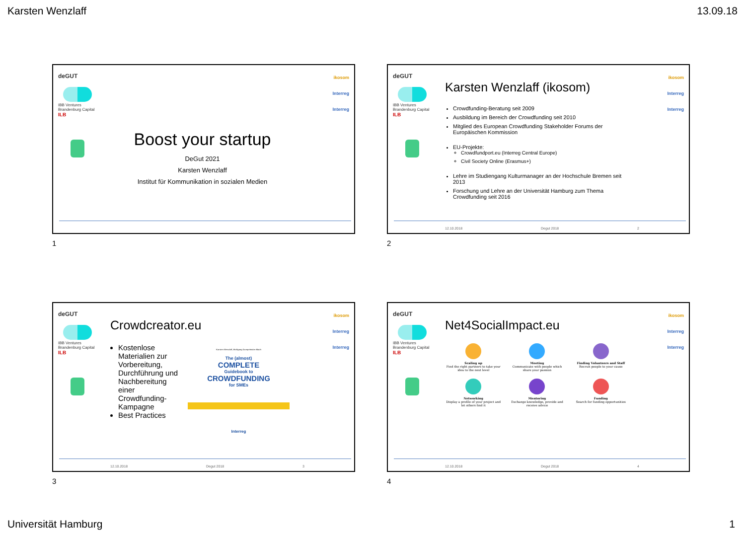Karsten Wenzlaff 13.09.18
deGUT
IBB Ventures
Brandenburg Capital ILB
ikosom
Interreg
Interreg
Boost your startup
DeGut 2021
Karsten Wenzlaff
Institut für Kommunikation in sozialen Medien
1
deGUT
IBB Ventures
Brandenburg Capital ILB
ikosom
Interreg
Interreg
Karsten Wenzlaff (ikosom)
Crowdfunding-Beratung seit 2009
Ausbildung im Bereich der Crowdfunding seit 2010
Mitglied des European Crowdfunding Stakeholder Forums der Europäischen Kommission
EU-Projekte:
Crowdfundport.eu (Interreg Central Europe)
Civil Society Online (Erasmus+)
Lehre im Studiengang Kulturmanager an der Hochschule Bremen seit 2013
Forschung und Lehre an der Universität Hamburg zum Thema Crowdfunding seit 2016
12.10.2018 Degut 2018 2
2
deGUT
IBB Ventures
Brandenburg Capital ILB
ikosom
Interreg
Interreg
Crowdcreator.eu
Kostenlose Materialien zur Vorbereitung, Durchführung und Nachbereitung einer Crowdfunding-Kampagne
Best Practices
Karsten Wenzlaff, Wolfgang Gumpelmaier-Mach
The (almost)
COMPLETE
Guidebook to
CROWDFUNDING
for SMEs
Interreg
12.10.2018 Degut 2018 3
3
deGUT
IBB Ventures
Brandenburg Capital ILB
ikosom
Interreg
Interreg
Net4SocialImpact.eu
Scaling up
Find the right partners to take your idea to the next level
Meeting
Communicate with people which share your passion
Finding Volunteers and Staff
Recruit people to your cause
Networking
Display a profile of your project and let others find it
Mentoring
Exchange knowledge, provide and receive advice
Funding
Search for funding opportunities
12.10.2018 Degut 2018 4
4
Universität Hamburg 1